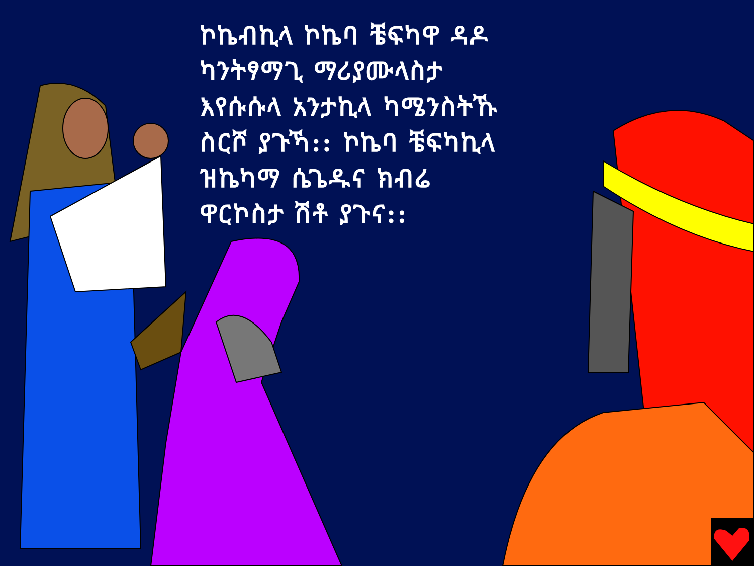ኮኬብኪላ ኮኬባ ቼፍካዋ ዳዶ
ካንትፃማጊ ማሪያሙላስታ
እየሱሱላ አንታኪላ ካሜንስትኹ
ስርሾ ያጉኻ:: ኮኬባ ቼፍካኪላ
ዝኬካማ ሴጌዱና ክብሬ
ዋርኮስታ ሽቶ ያጉና::